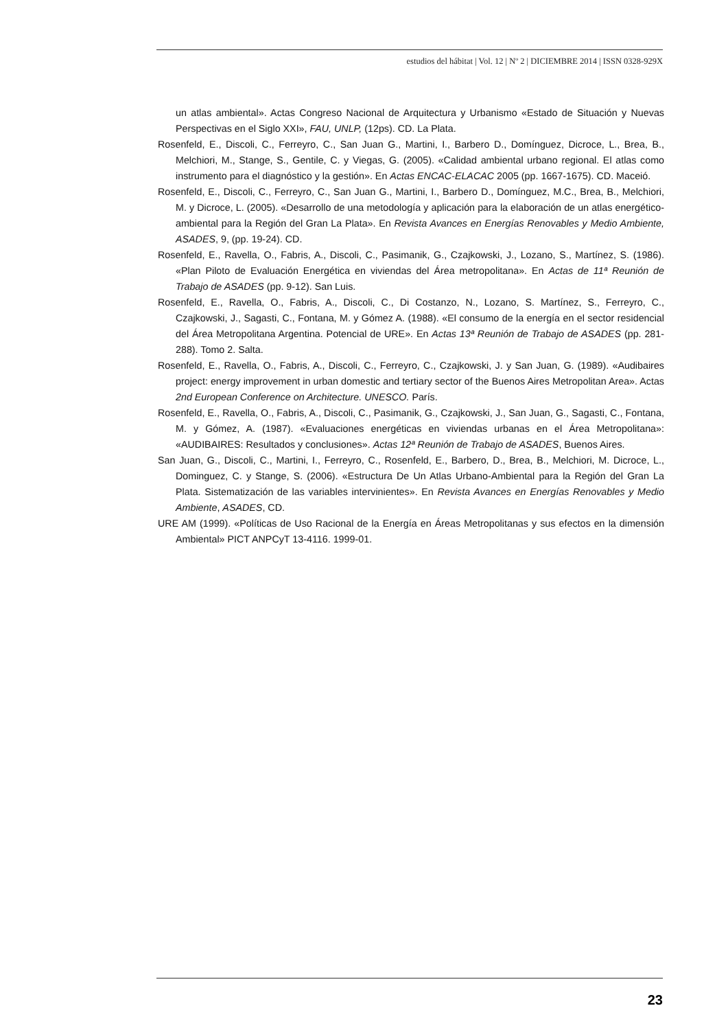estudios del hábitat | Vol. 12 | Nº 2 | DICIEMBRE 2014 | ISSN 0328-929X
un atlas ambiental». Actas Congreso Nacional de Arquitectura y Urbanismo «Estado de Situación y Nuevas Perspectivas en el Siglo XXI», FAU, UNLP, (12ps). CD. La Plata.
Rosenfeld, E., Discoli, C., Ferreyro, C., San Juan G., Martini, I., Barbero D., Domínguez, Dicroce, L., Brea, B., Melchiori, M., Stange, S., Gentile, C. y Viegas, G. (2005). «Calidad ambiental urbano regional. El atlas como instrumento para el diagnóstico y la gestión». En Actas ENCAC-ELACAC 2005 (pp. 1667-1675). CD. Maceió.
Rosenfeld, E., Discoli, C., Ferreyro, C., San Juan G., Martini, I., Barbero D., Domínguez, M.C., Brea, B., Melchiori, M. y Dicroce, L. (2005). «Desarrollo de una metodología y aplicación para la elaboración de un atlas energético-ambiental para la Región del Gran La Plata». En Revista Avances en Energías Renovables y Medio Ambiente, ASADES, 9, (pp. 19-24). CD.
Rosenfeld, E., Ravella, O., Fabris, A., Discoli, C., Pasimanik, G., Czajkowski, J., Lozano, S., Martínez, S. (1986). «Plan Piloto de Evaluación Energética en viviendas del Área metropolitana». En Actas de 11ª Reunión de Trabajo de ASADES (pp. 9-12). San Luis.
Rosenfeld, E., Ravella, O., Fabris, A., Discoli, C., Di Costanzo, N., Lozano, S. Martínez, S., Ferreyro, C., Czajkowski, J., Sagasti, C., Fontana, M. y Gómez A. (1988). «El consumo de la energía en el sector residencial del Área Metropolitana Argentina. Potencial de URE». En Actas 13ª Reunión de Trabajo de ASADES (pp. 281-288). Tomo 2. Salta.
Rosenfeld, E., Ravella, O., Fabris, A., Discoli, C., Ferreyro, C., Czajkowski, J. y San Juan, G. (1989). «Audibaires project: energy improvement in urban domestic and tertiary sector of the Buenos Aires Metropolitan Area». Actas 2nd European Conference on Architecture. UNESCO. París.
Rosenfeld, E., Ravella, O., Fabris, A., Discoli, C., Pasimanik, G., Czajkowski, J., San Juan, G., Sagasti, C., Fontana, M. y Gómez, A. (1987). «Evaluaciones energéticas en viviendas urbanas en el Área Metropolitana»: «AUDIBAIRES: Resultados y conclusiones». Actas 12ª Reunión de Trabajo de ASADES, Buenos Aires.
San Juan, G., Discoli, C., Martini, I., Ferreyro, C., Rosenfeld, E., Barbero, D., Brea, B., Melchiori, M. Dicroce, L., Dominguez, C. y Stange, S. (2006). «Estructura De Un Atlas Urbano-Ambiental para la Región del Gran La Plata. Sistematización de las variables intervinientes». En Revista Avances en Energías Renovables y Medio Ambiente, ASADES, CD.
URE AM (1999). «Políticas de Uso Racional de la Energía en Áreas Metropolitanas y sus efectos en la dimensión Ambiental» PICT ANPCyT 13-4116. 1999-01.
23